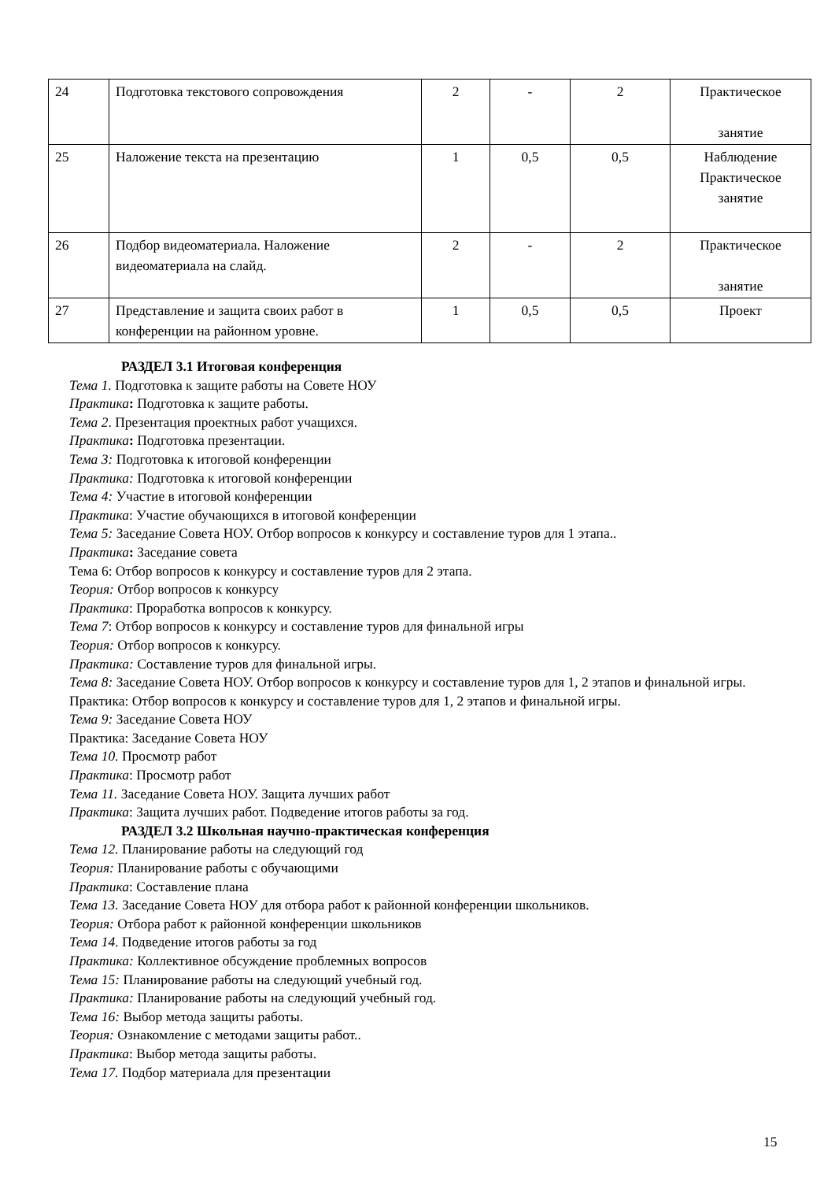| 24 | Подготовка текстового сопровождения | 2 | - | 2 | Практическое занятие |
| 25 | Наложение текста на презентацию | 1 | 0,5 | 0,5 | Наблюдение Практическое занятие |
| 26 | Подбор видеоматериала. Наложение видеоматериала на слайд. | 2 | - | 2 | Практическое занятие |
| 27 | Представление и защита своих работ в конференции на районном уровне. | 1 | 0,5 | 0,5 | Проект |
РАЗДЕЛ 3.1 Итоговая конференция
Тема 1. Подготовка к защите работы на Совете НОУ
Практика: Подготовка к защите работы.
Тема 2. Презентация проектных работ учащихся.
Практика: Подготовка презентации.
Тема 3: Подготовка к итоговой конференции
Практика: Подготовка к итоговой конференции
Тема 4: Участие в итоговой конференции
Практика: Участие обучающихся в итоговой конференции
Тема 5: Заседание Совета НОУ. Отбор вопросов к конкурсу и составление туров для 1 этапа..
Практика: Заседание совета
Тема 6: Отбор вопросов к конкурсу и составление туров для 2 этапа.
Теория: Отбор вопросов к конкурсу
Практика: Проработка вопросов к конкурсу.
Тема 7: Отбор вопросов к конкурсу и составление туров для финальной игры
Теория: Отбор вопросов к конкурсу.
Практика: Составление туров для финальной игры.
Тема 8: Заседание Совета НОУ. Отбор вопросов к конкурсу и составление туров для 1, 2 этапов и финальной игры.
Практика: Отбор вопросов к конкурсу и составление туров для 1, 2 этапов и финальной игры.
Тема 9: Заседание Совета НОУ
Практика: Заседание Совета НОУ
Тема 10. Просмотр работ
Практика: Просмотр работ
Тема 11. Заседание Совета НОУ. Защита лучших работ
Практика: Защита лучших работ. Подведение итогов работы за год.
РАЗДЕЛ 3.2 Школьная научно-практическая конференция
Тема 12. Планирование работы на следующий год
Теория: Планирование работы с обучающими
Практика: Составление плана
Тема 13. Заседание Совета НОУ для отбора работ к районной конференции школьников.
Теория: Отбора работ к районной конференции школьников
Тема 14. Подведение итогов работы за год
Практика: Коллективное обсуждение проблемных вопросов
Тема 15: Планирование работы на следующий учебный год.
Практика: Планирование работы на следующий учебный год.
Тема 16: Выбор метода защиты работы.
Теория: Ознакомление с методами защиты работ..
Практика: Выбор метода защиты работы.
Тема 17. Подбор материала для презентации
15